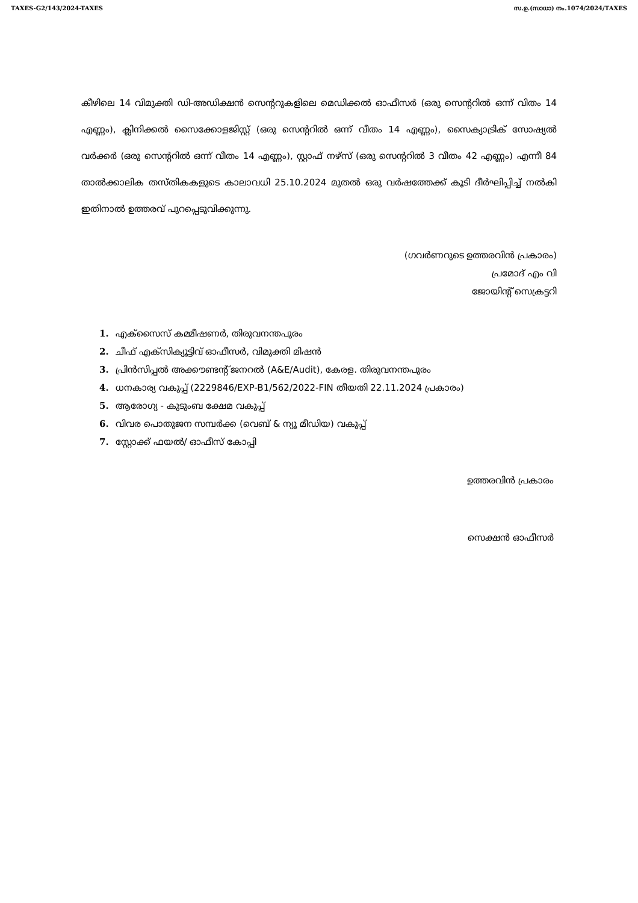TAXES-G2/143/2024-TAXES സ.ഉ.(സാധാ) നം.1074/2024/TAXES
കീഴിലെ 14 വിമുക്തി ഡി-അഡിക്ഷൻ സെന്ററുകളിലെ മെഡിക്കൽ ഓഫീസർ (ഒരു സെന്ററിൽ ഒന്ന് വിതം 14 എണ്ണം), ക്ലിനിക്കൽ സൈക്കോളജിസ്റ്റ് (ഒരു സെന്ററിൽ ഒന്ന് വീതം 14 എണ്ണം), സൈക്യാട്രിക് സോഷ്യൽ വർക്കർ (ഒരു സെന്ററിൽ ഒന്ന് വീതം 14 എണ്ണം), സ്റ്റാഫ് നഴ്സ് (ഒരു സെന്ററിൽ 3 വീതം 42 എണ്ണം) എന്നീ 84 താൽക്കാലിക തസ്തികകളുടെ കാലാവധി 25.10.2024 മുതൽ ഒരു വർഷത്തേക്ക് കൂടി ദീർഘിപ്പിച്ച് നൽകി ഇതിനാൽ ഉത്തരവ് പുറപ്പെടുവിക്കുന്നു.
(ഗവർണറുടെ ഉത്തരവിൻ പ്രകാരം)
പ്രമോദ് എം വി
ജോയിന്റ് സെക്രട്ടറി
1. എക്സൈസ് കമ്മീഷണർ, തിരുവനന്തപുരം
2. ചീഫ് എക്സിക്യൂട്ടിവ് ഓഫീസർ, വിമുക്തി മിഷൻ
3. പ്രിൻസിപ്പൽ അക്കൗണ്ടന്റ് ജനറൽ (A&E/Audit), കേരള. തിരുവനന്തപുരം
4. ധനകാര്യ വകുപ്പ് (2229846/EXP-B1/562/2022-FIN തീയതി 22.11.2024 പ്രകാരം)
5. ആരോഗ്യ - കുടുംബ ക്ഷേമ വകുപ്പ്
6. വിവര പൊതുജന സമ്പർക്ക (വെബ് & ന്യൂ മീഡിയ) വകുപ്പ്
7. സ്റ്റോക്ക് ഫയൽ/ ഓഫീസ് കോപ്പി
ഉത്തരവിൻ പ്രകാരം
സെക്ഷൻ ഓഫീസർ